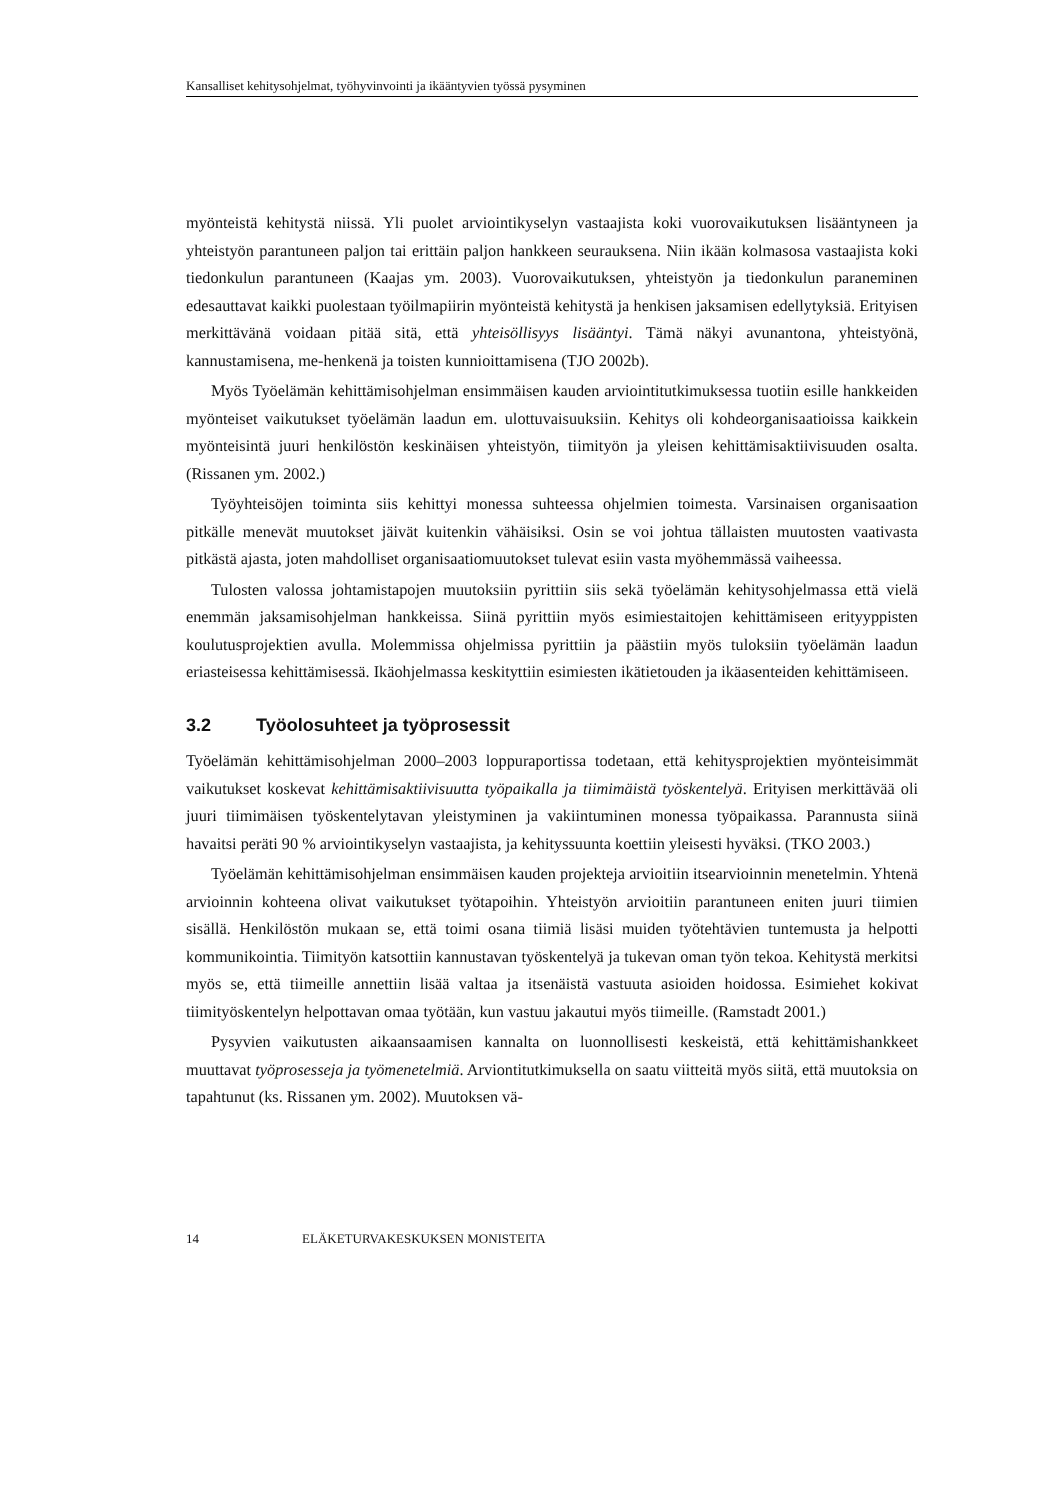Kansalliset kehitysohjelmat, työhyvinvointi ja ikääntyvien työssä pysyminen
myönteistä kehitystä niissä. Yli puolet arviointikyselyn vastaajista koki vuorovaikutuksen lisääntyneen ja yhteistyön parantuneen paljon tai erittäin paljon hankkeen seurauksena. Niin ikään kolmasosa vastaajista koki tiedonkulun parantuneen (Kaajas ym. 2003). Vuorovaikutuksen, yhteistyön ja tiedonkulun paraneminen edesauttavat kaikki puolestaan työilmapiirin myönteistä kehitystä ja henkisen jaksamisen edellytyksiä. Erityisen merkittävänä voidaan pitää sitä, että yhteisöllisyys lisääntyi. Tämä näkyi avunantona, yhteistyönä, kannustamisena, me-henkenä ja toisten kunnioittamisena (TJO 2002b).
Myös Työelämän kehittämisohjelman ensimmäisen kauden arviointitutkimuksessa tuotiin esille hankkeiden myönteiset vaikutukset työelämän laadun em. ulottuvaisuuksiin. Kehitys oli kohdeorganisaatioissa kaikkein myönteisintä juuri henkilöstön keskinäisen yhteistyön, tiimityön ja yleisen kehittämisaktiivisuuden osalta. (Rissanen ym. 2002.)
Työyhteisöjen toiminta siis kehittyi monessa suhteessa ohjelmien toimesta. Varsinaisen organisaation pitkälle menevät muutokset jäivät kuitenkin vähäisiksi. Osin se voi johtua tällaisten muutosten vaativasta pitkästä ajasta, joten mahdolliset organisaatiomuutokset tulevat esiin vasta myöhemmässä vaiheessa.
Tulosten valossa johtamistapojen muutoksiin pyrittiin siis sekä työelämän kehitysohjelmassa että vielä enemmän jaksamisohjelman hankkeissa. Siinä pyrittiin myös esimiestaitojen kehittämiseen erityyppisten koulutusprojektien avulla. Molemmissa ohjelmissa pyrittiin ja päästiin myös tuloksiin työelämän laadun eriasteisessa kehittämisessä. Ikäohjelmassa keskityttiin esimiesten ikätietouden ja ikäasenteiden kehittämiseen.
3.2 Työolosuhteet ja työprosessit
Työelämän kehittämisohjelman 2000–2003 loppuraportissa todetaan, että kehitysprojektien myönteisimmät vaikutukset koskevat kehittämisaktiivisuutta työpaikalla ja tiimimäistä työskentelyä. Erityisen merkittävää oli juuri tiimimäisen työskentelytavan yleistyminen ja vakiintuminen monessa työpaikassa. Parannusta siinä havaitsi peräti 90 % arviointikyselyn vastaajista, ja kehityssuunta koettiin yleisesti hyväksi. (TKO 2003.)
Työelämän kehittämisohjelman ensimmäisen kauden projekteja arvioitiin itsearvioinnin menetelmin. Yhtenä arvioinnin kohteena olivat vaikutukset työtapoihin. Yhteistyön arvioitiin parantuneen eniten juuri tiimien sisällä. Henkilöstön mukaan se, että toimi osana tiimiä lisäsi muiden työtehtävien tuntemusta ja helpotti kommunikointia. Tiimityön katsottiin kannustavan työskentelyä ja tukevan oman työn tekoa. Kehitystä merkitsi myös se, että tiimeille annettiin lisää valtaa ja itsenäistä vastuuta asioiden hoidossa. Esimiehet kokivat tiimityöskentelyn helpottavan omaa työtään, kun vastuu jakautui myös tiimeille. (Ramstadt 2001.)
Pysyvien vaikutusten aikaansaamisen kannalta on luonnollisesti keskeistä, että kehittämishankkeet muuttavat työprosesseja ja työmenetelmiä. Arviontitutkimuksella on saatu viitteitä myös siitä, että muutoksia on tapahtunut (ks. Rissanen ym. 2002). Muutoksen vä-
14 ELÄKETURVAKESKUKSEN MONISTEITA